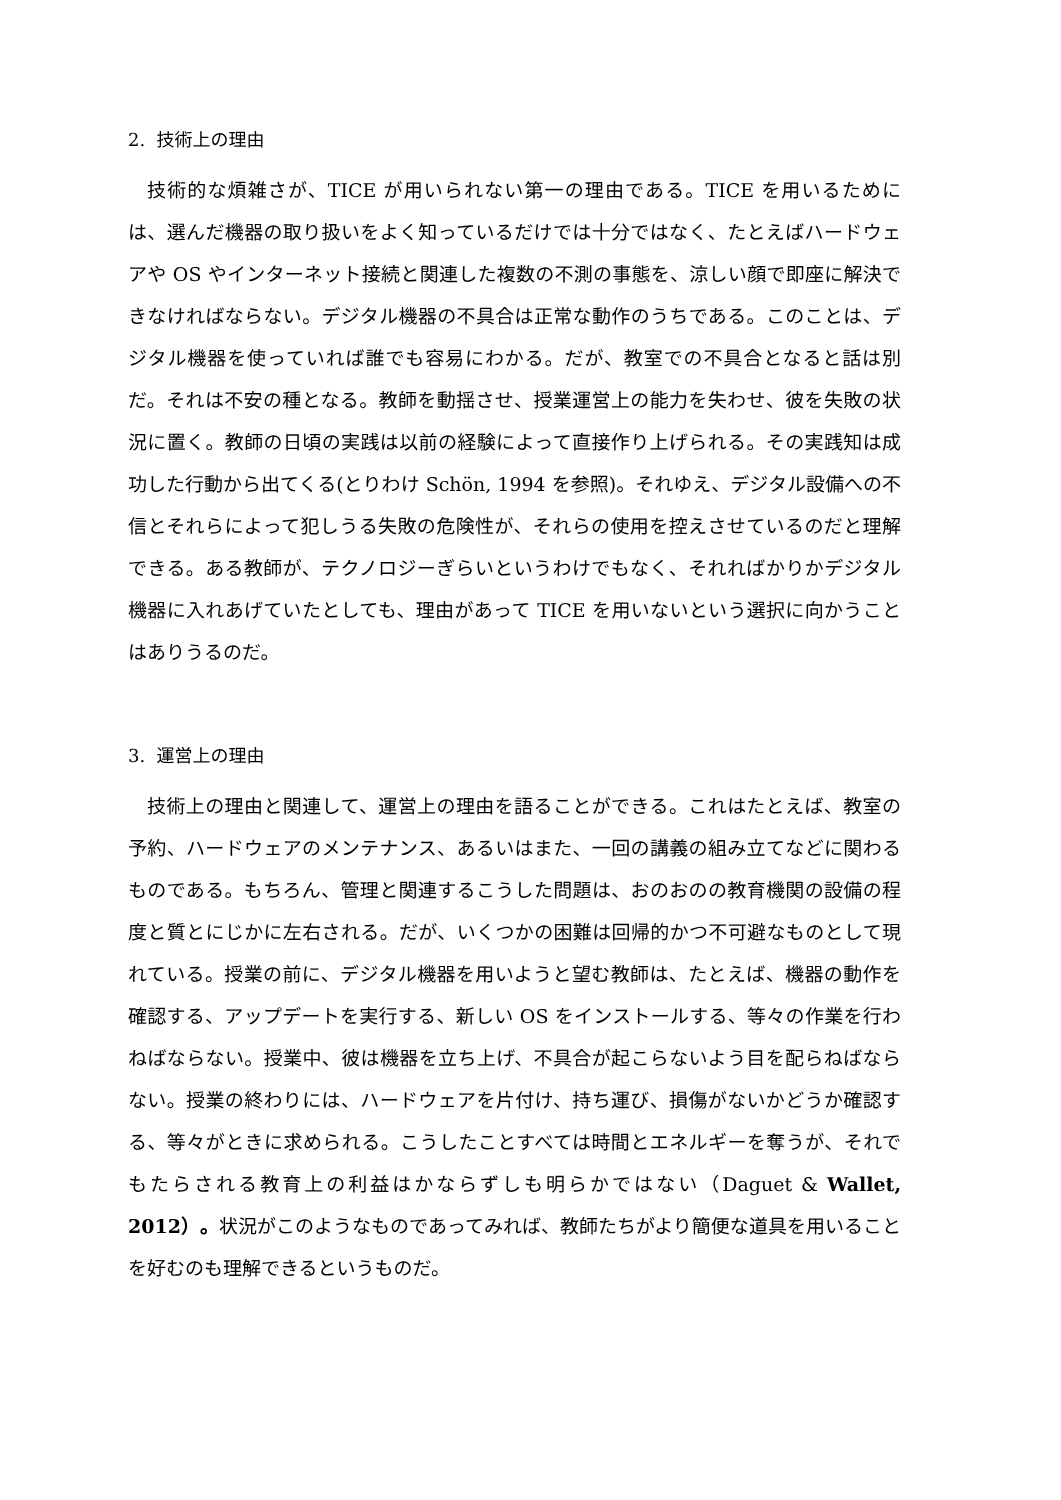2. 技術上の理由
技術的な煩雑さが、TICE が用いられない第一の理由である。TICE を用いるためには、選んだ機器の取り扱いをよく知っているだけでは十分ではなく、たとえばハードウェアや OS やインターネット接続と関連した複数の不測の事態を、涼しい顔で即座に解決できなければならない。デジタル機器の不具合は正常な動作のうちである。このことは、デジタル機器を使っていれば誰でも容易にわかる。だが、教室での不具合となると話は別だ。それは不安の種となる。教師を動揺させ、授業運営上の能力を失わせ、彼を失敗の状況に置く。教師の日頃の実践は以前の経験によって直接作り上げられる。その実践知は成功した行動から出てくる(とりわけ Schön, 1994 を参照)。それゆえ、デジタル設備への不信とそれらによって犯しうる失敗の危険性が、それらの使用を控えさせているのだと理解できる。ある教師が、テクノロジーぎらいというわけでもなく、それればかりかデジタル機器に入れあげていたとしても、理由があって TICE を用いないという選択に向かうことはありうるのだ。
3. 運営上の理由
技術上の理由と関連して、運営上の理由を語ることができる。これはたとえば、教室の予約、ハードウェアのメンテナンス、あるいはまた、一回の講義の組み立てなどに関わるものである。もちろん、管理と関連するこうした問題は、おのおのの教育機関の設備の程度と質とにじかに左右される。だが、いくつかの困難は回帰的かつ不可避なものとして現れている。授業の前に、デジタル機器を用いようと望む教師は、たとえば、機器の動作を確認する、アップデートを実行する、新しい OS をインストールする、等々の作業を行わねばならない。授業中、彼は機器を立ち上げ、不具合が起こらないよう目を配らねばならない。授業の終わりには、ハードウェアを片付け、持ち運び、損傷がないかどうか確認する、等々がときに求められる。こうしたことすべては時間とエネルギーを奪うが、それでもたらされる教育上の利益はかならずしも明らかではない（Daguet & Wallet, 2012）。状況がこのようなものであってみれば、教師たちがより簡便な道具を用いることを好むのも理解できるというものだ。